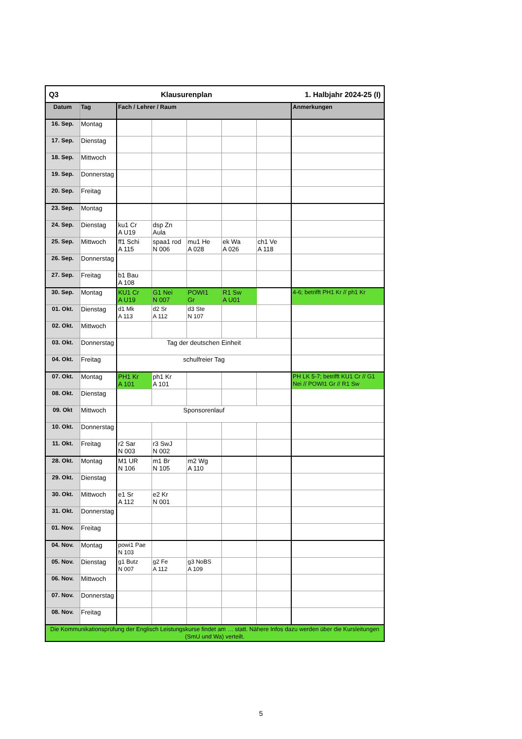| Q3 | | Klausurenplan | | | | 1. Halbjahr 2024-25 (I) | |
| Datum | Tag | Fach / Lehrer / Raum | | | | | Anmerkungen |
| 16. Sep. | Montag | | | | | | |
| 17. Sep. | Dienstag | | | | | | |
| 18. Sep. | Mittwoch | | | | | | |
| 19. Sep. | Donnerstag | | | | | | |
| 20. Sep. | Freitag | | | | | | |
| 23. Sep. | Montag | | | | | | |
| 24. Sep. | Dienstag | ku1 Cr A U19 | dsp Zn Aula | | | | |
| 25. Sep. | Mittwoch | ff1 Schi A 115 | spaa1 rod N 006 | mu1 He A 028 | ek Wa A 026 | ch1 Ve A 118 | |
| 26. Sep. | Donnerstag | | | | | | |
| 27. Sep. | Freitag | b1 Bau A 108 | | | | | |
| 30. Sep. | Montag | KU1 Cr A U19 | G1 Nei N 007 | POWI1 Gr | R1 Sw A U01 | | 4-6; betrifft PH1 Kr // ph1 Kr |
| 01. Okt. | Dienstag | d1 Mk A 113 | d2 Sr A 112 | d3 Ste N 107 | | | |
| 02. Okt. | Mittwoch | | | | | | |
| 03. Okt. | Donnerstag | Tag der deutschen Einheit | | | | | |
| 04. Okt. | Freitag | schulfreier Tag | | | | | |
| 07. Okt. | Montag | PH1 Kr A 101 | ph1 Kr A 101 | | | | PH LK 5-7; betrifft KU1 Cr // G1 Nei // POWI1 Gr // R1 Sw |
| 08. Okt. | Dienstag | | | | | | |
| 09. Okt | Mittwoch | Sponsorenlauf | | | | | |
| 10. Okt. | Donnerstag | | | | | | |
| 11. Okt. | Freitag | r2 Sar N 003 | r3 SwJ N 002 | | | | |
| 28. Okt. | Montag | M1 UR N 106 | m1 Br N 105 | m2 Wg A 110 | | | |
| 29. Okt. | Dienstag | | | | | | |
| 30. Okt. | Mittwoch | e1 Sr A 112 | e2 Kr N 001 | | | | |
| 31. Okt. | Donnerstag | | | | | | |
| 01. Nov. | Freitag | | | | | | |
| 04. Nov. | Montag | powi1 Pae N 103 | | | | | |
| 05. Nov. | Dienstag | g1 Butz N 007 | g2 Fe A 112 | g3 NoBS A 109 | | | |
| 06. Nov. | Mittwoch | | | | | | |
| 07. Nov. | Donnerstag | | | | | | |
| 08. Nov. | Freitag | | | | | | |
| Die Kommunikationsprüfung der Englisch Leistungskurse findet am … statt. Nähere Infos dazu werden über die Kursleitungen (SmU und Wa) verteilt. | | | | | | | |
5